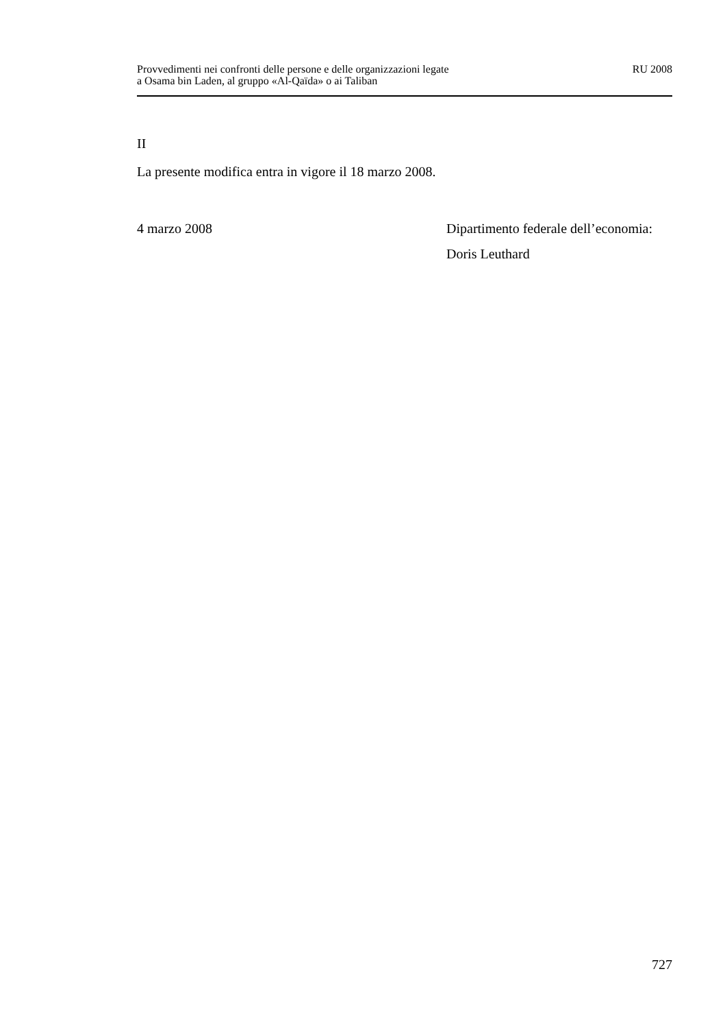Provvedimenti nei confronti delle persone e delle organizzazioni legate
a Osama bin Laden, al gruppo «Al-Qaïda» o ai Taliban
RU 2008
II
La presente modifica entra in vigore il 18 marzo 2008.
4 marzo 2008 Dipartimento federale dell’economia:
Doris Leuthard
727